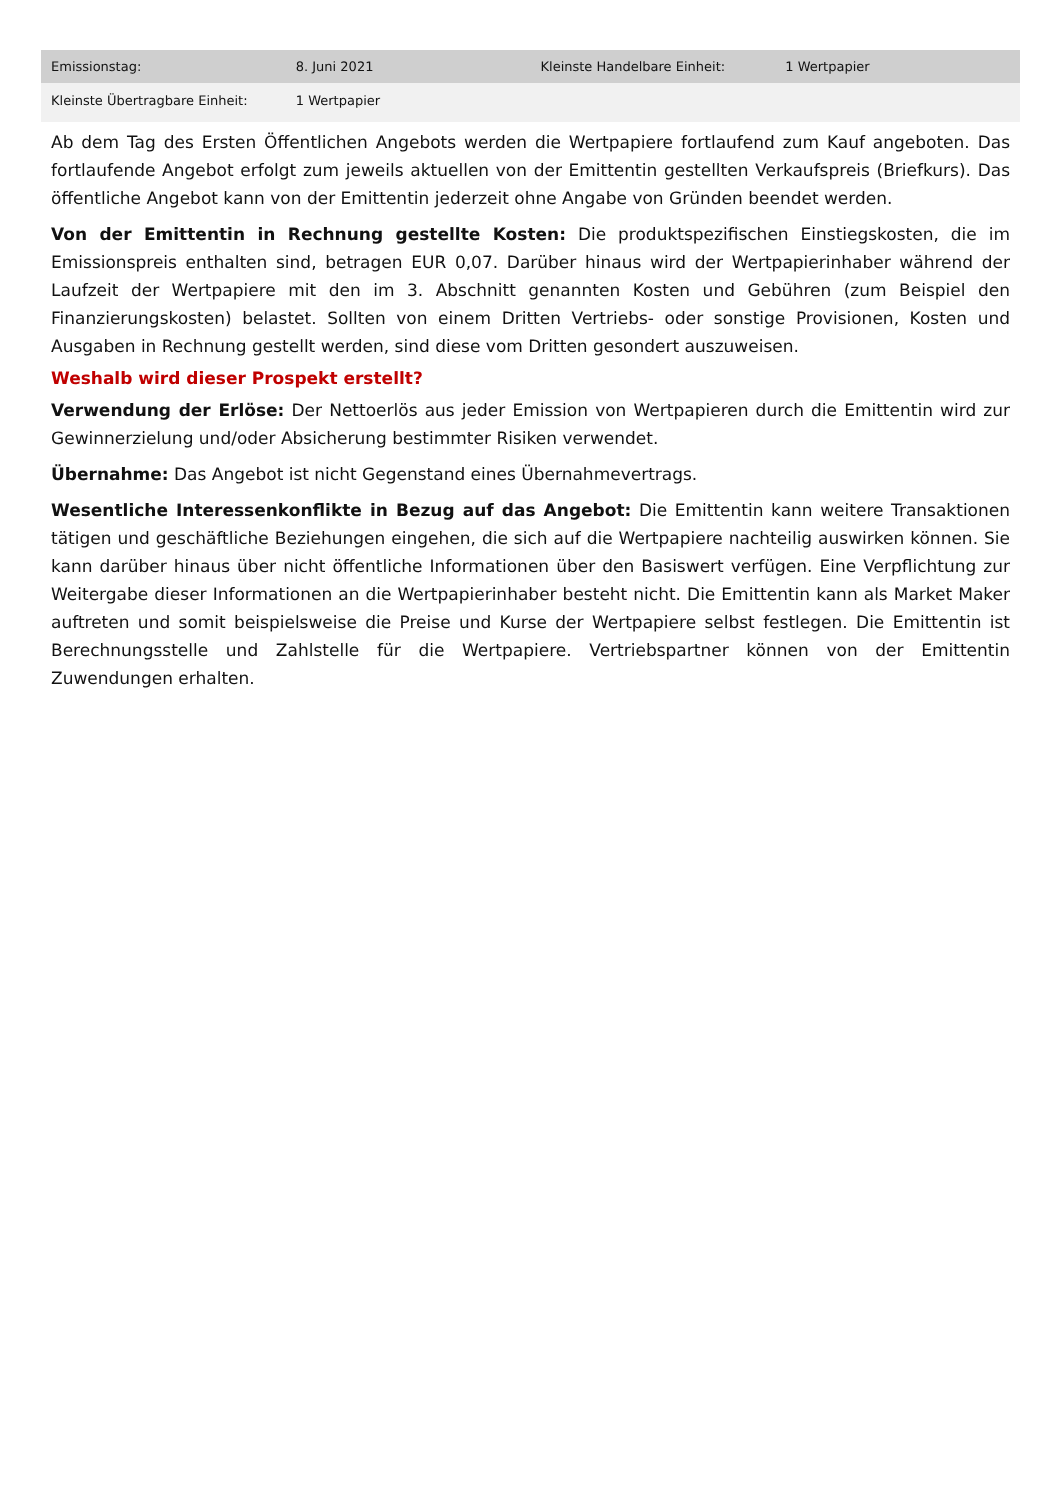| Emissionstag: | 8. Juni 2021 | Kleinste Handelbare Einheit: | 1 Wertpapier |
| Kleinste Übertragbare Einheit: | 1 Wertpapier | | |
Ab dem Tag des Ersten Öffentlichen Angebots werden die Wertpapiere fortlaufend zum Kauf angeboten. Das fortlaufende Angebot erfolgt zum jeweils aktuellen von der Emittentin gestellten Verkaufspreis (Briefkurs). Das öffentliche Angebot kann von der Emittentin jederzeit ohne Angabe von Gründen beendet werden.
Von der Emittentin in Rechnung gestellte Kosten: Die produktspezifischen Einstiegskosten, die im Emissionspreis enthalten sind, betragen EUR 0,07. Darüber hinaus wird der Wertpapierinhaber während der Laufzeit der Wertpapiere mit den im 3. Abschnitt genannten Kosten und Gebühren (zum Beispiel den Finanzierungskosten) belastet. Sollten von einem Dritten Vertriebs- oder sonstige Provisionen, Kosten und Ausgaben in Rechnung gestellt werden, sind diese vom Dritten gesondert auszuweisen.
Weshalb wird dieser Prospekt erstellt?
Verwendung der Erlöse: Der Nettoerlös aus jeder Emission von Wertpapieren durch die Emittentin wird zur Gewinnerzielung und/oder Absicherung bestimmter Risiken verwendet.
Übernahme: Das Angebot ist nicht Gegenstand eines Übernahmevertrags.
Wesentliche Interessenkonflikte in Bezug auf das Angebot: Die Emittentin kann weitere Transaktionen tätigen und geschäftliche Beziehungen eingehen, die sich auf die Wertpapiere nachteilig auswirken können. Sie kann darüber hinaus über nicht öffentliche Informationen über den Basiswert verfügen. Eine Verpflichtung zur Weitergabe dieser Informationen an die Wertpapierinhaber besteht nicht. Die Emittentin kann als Market Maker auftreten und somit beispielsweise die Preise und Kurse der Wertpapiere selbst festlegen. Die Emittentin ist Berechnungsstelle und Zahlstelle für die Wertpapiere. Vertriebspartner können von der Emittentin Zuwendungen erhalten.